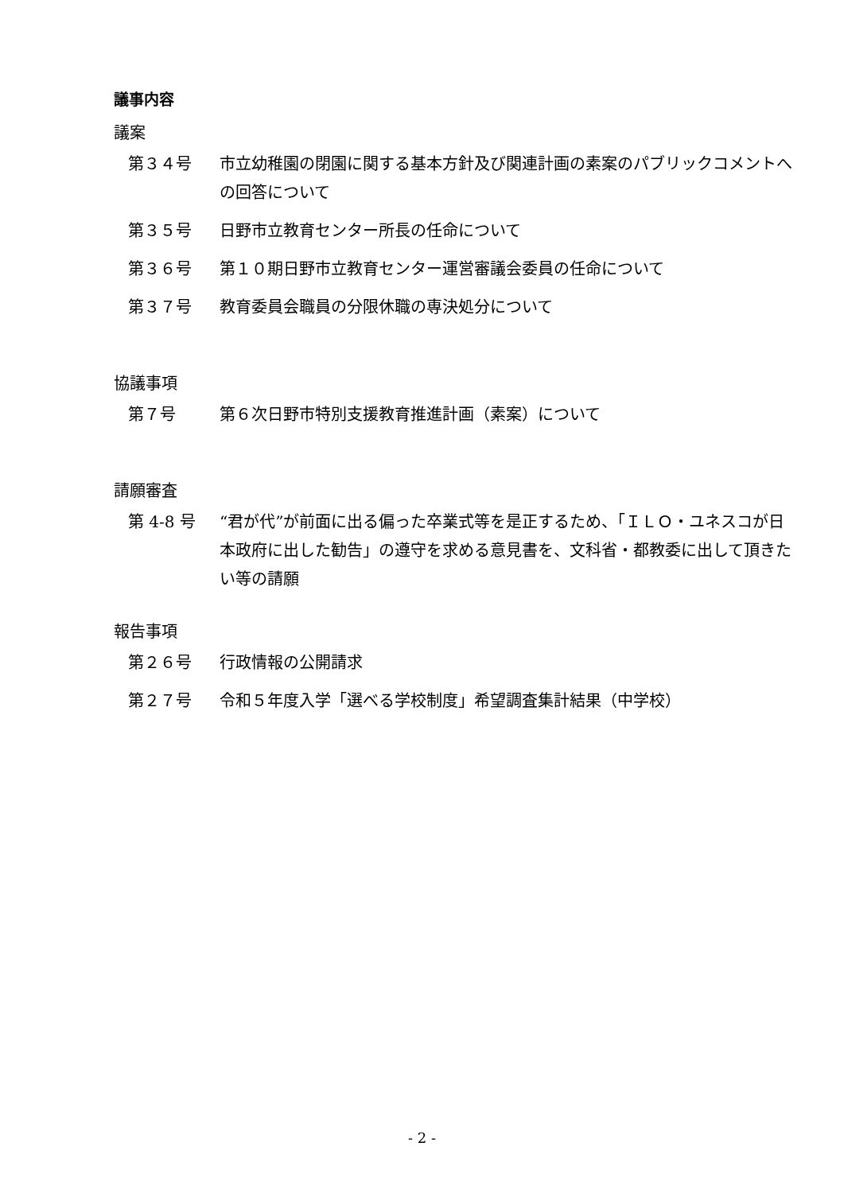議事内容
議案
第３４号 市立幼稚園の閉園に関する基本方針及び関連計画の素案のパブリックコメントへの回答について
第３５号 日野市立教育センター所長の任命について
第３６号 第１０期日野市立教育センター運営審議会委員の任命について
第３７号 教育委員会職員の分限休職の専決処分について
協議事項
第７号 第６次日野市特別支援教育推進計画（素案）について
請願審査
第 4-8 号 “君が代”が前面に出る偏った卒業式等を是正するため、「ＩＬＯ・ユネスコが日本政府に出した勧告」の遵守を求める意見書を、文科省・都教委に出して頂きたい等の請願
報告事項
第２６号 行政情報の公開請求
第２７号 令和５年度入学「選べる学校制度」希望調査集計結果（中学校）
- 2 -